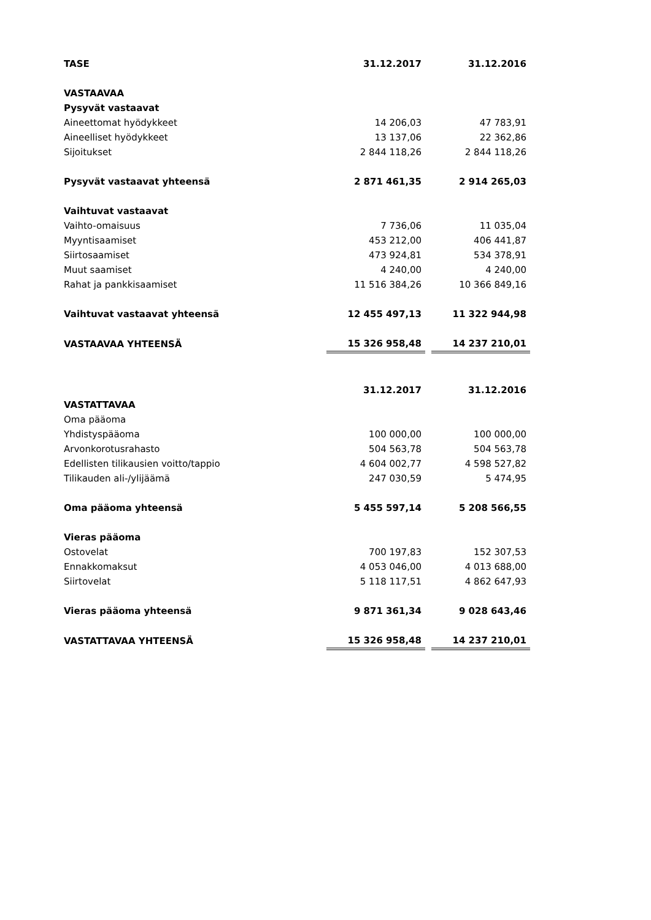| TASE | 31.12.2017 | | 31.12.2016 |
| VASTAAVAA | | | |
| Pysyvät vastaavat | | | |
| Aineettomat hyödykkeet | 14 206,03 | | 47 783,91 |
| Aineelliset hyödykkeet | 13 137,06 | | 22 362,86 |
| Sijoitukset | 2 844 118,26 | | 2 844 118,26 |
| Pysyvät vastaavat yhteensä | 2 871 461,35 | | 2 914 265,03 |
| Vaihtuvat vastaavat | | | |
| Vaihto-omaisuus | 7 736,06 | | 11 035,04 |
| Myyntisaamiset | 453 212,00 | | 406 441,87 |
| Siirtosaamiset | 473 924,81 | | 534 378,91 |
| Muut saamiset | 4 240,00 | | 4 240,00 |
| Rahat ja pankkisaamiset | 11 516 384,26 | | 10 366 849,16 |
| Vaihtuvat vastaavat yhteensä | 12 455 497,13 | | 11 322 944,98 |
| VASTAAVAA YHTEENSÄ | 15 326 958,48 | | 14 237 210,01 |
| | 31.12.2017 | | 31.12.2016 |
| VASTATTAVAA | | | |
| Oma pääoma | | | |
| Yhdistyspääoma | 100 000,00 | | 100 000,00 |
| Arvonkorotusrahasto | 504 563,78 | | 504 563,78 |
| Edellisten tilikausien voitto/tappio | 4 604 002,77 | | 4 598 527,82 |
| Tilikauden ali-/ylijäämä | 247 030,59 | | 5 474,95 |
| Oma pääoma yhteensä | 5 455 597,14 | | 5 208 566,55 |
| Vieras pääoma | | | |
| Ostovelat | 700 197,83 | | 152 307,53 |
| Ennakkomaksut | 4 053 046,00 | | 4 013 688,00 |
| Siirtovelat | 5 118 117,51 | | 4 862 647,93 |
| Vieras pääoma yhteensä | 9 871 361,34 | | 9 028 643,46 |
| VASTATTAVAA YHTEENSÄ | 15 326 958,48 | | 14 237 210,01 |